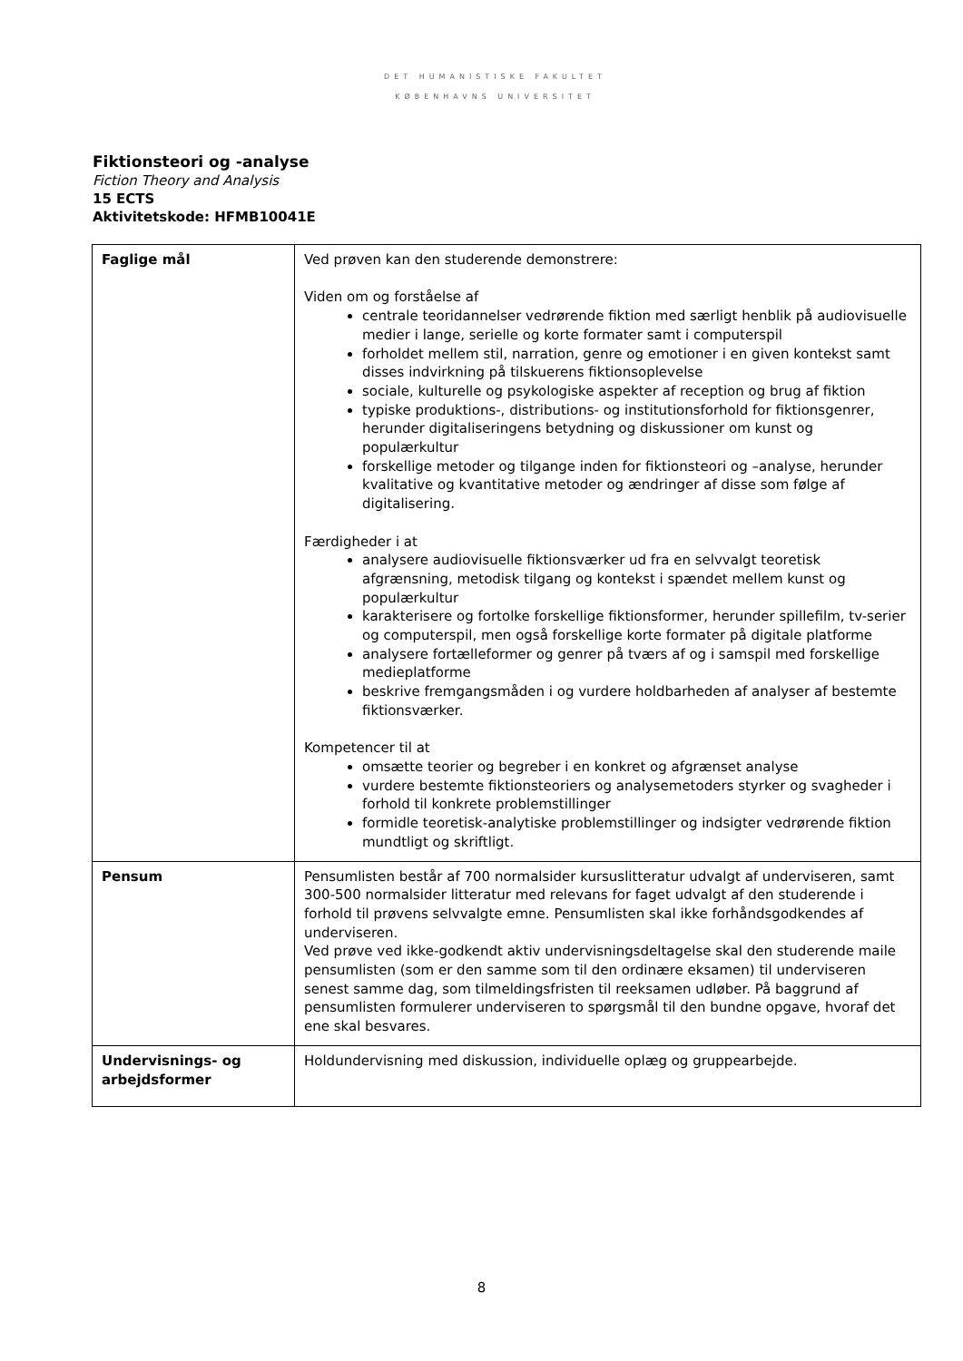DET HUMANISTISKE FAKULTET
KØBENHAVNS UNIVERSITET
Fiktionsteori og -analyse
Fiction Theory and Analysis
15 ECTS
Aktivitetskode: HFMB10041E
| Faglige mål | Ved prøven kan den studerende demonstrere: Viden om og forståelse af centrale teoridannelser vedrørende fiktion med særligt henblik på audiovisuelle medier i lange, serielle og korte formater samt i computerspil forholdet mellem stil, narration, genre og emotioner i en given kontekst samt disses indvirkning på tilskuerens fiktionsoplevelse sociale, kulturelle og psykologiske aspekter af reception og brug af fiktion typiske produktions-, distributions- og institutionsforhold for fiktionsgenrer, herunder digitaliseringens betydning og diskussioner om kunst og populærkultur forskellige metoder og tilgange inden for fiktionsteori og –analyse, herunder kvalitative og kvantitative metoder og ændringer af disse som følge af digitalisering. Færdigheder i at analysere audiovisuelle fiktionsværker ud fra en selvvalgt teoretisk afgrænsning, metodisk tilgang og kontekst i spændet mellem kunst og populærkultur karakterisere og fortolke forskellige fiktionsformer, herunder spillefilm, tv-serier og computerspil, men også forskellige korte formater på digitale platforme analysere fortælleformer og genrer på tværs af og i samspil med forskellige medieplatforme beskrive fremgangsmåden i og vurdere holdbarheden af analyser af bestemte fiktionsværker. Kompetencer til at omsætte teorier og begreber i en konkret og afgrænset analyse vurdere bestemte fiktionsteoriers og analysemetoders styrker og svagheder i forhold til konkrete problemstillinger formidle teoretisk-analytiske problemstillinger og indsigter vedrørende fiktion mundtligt og skriftligt. |
| Pensum | Pensumlisten består af 700 normalsider kursuslitteratur udvalgt af underviseren, samt 300-500 normalsider litteratur med relevans for faget udvalgt af den studerende i forhold til prøvens selvvalgte emne. Pensumlisten skal ikke forhåndsgodkendes af underviseren. Ved prøve ved ikke-godkendt aktiv undervisningsdeltagelse skal den studerende maile pensumlisten (som er den samme som til den ordinære eksamen) til underviseren senest samme dag, som tilmeldingsfristen til reeksamen udløber. På baggrund af pensumlisten formulerer underviseren to spørgsmål til den bundne opgave, hvoraf det ene skal besvares. |
| Undervisnings- og arbejdsformer | Holdundervisning med diskussion, individuelle oplæg og gruppearbejde. |
8